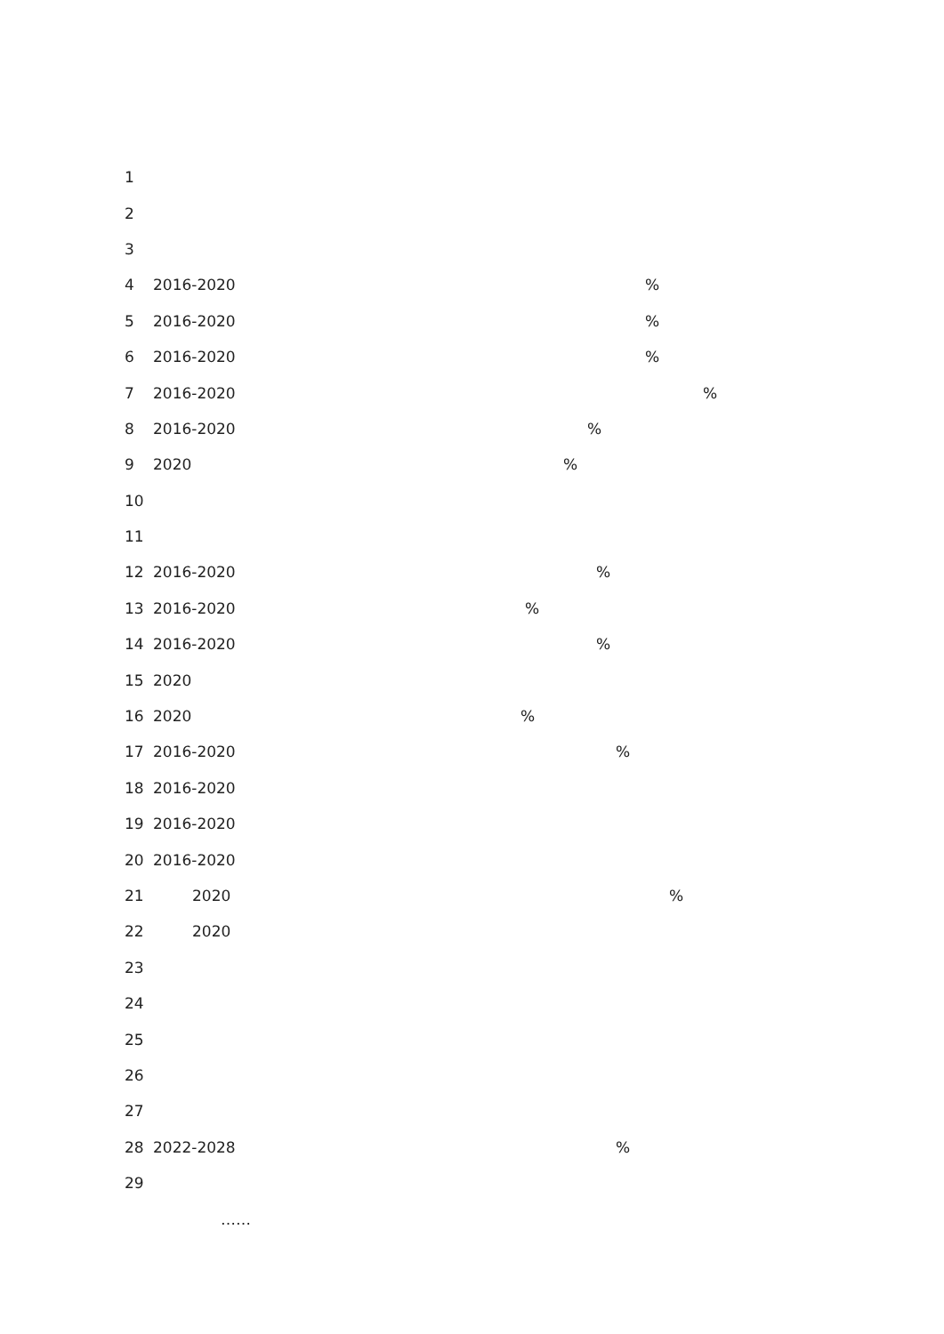1
2
3
4 2016-2020%
5 2016-2020%
6 2016-2020%
7 2016-2020%
8 2016-2020%
9 2020%
10
11
12 2016-2020%
13 2016-2020%
14 2016-2020%
15 2020
16 2020%
17 2016-2020%
18 2016-2020
19 2016-2020
20 2016-2020
21 2020%
22 2020
23
24
25
26
27
28 2022-2028%
29
……